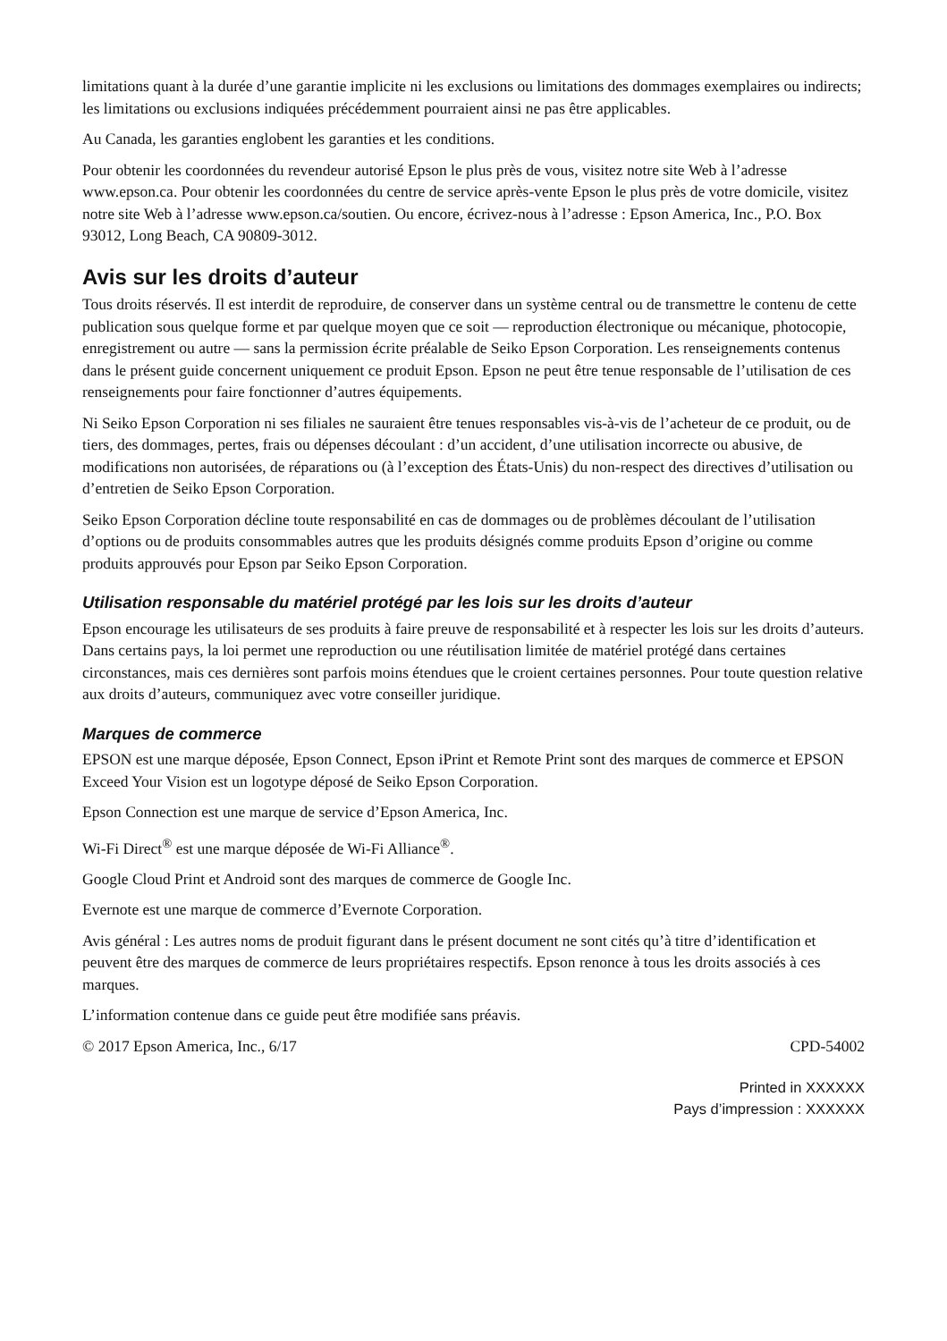limitations quant à la durée d’une garantie implicite ni les exclusions ou limitations des dommages exemplaires ou indirects; les limitations ou exclusions indiquées précédemment pourraient ainsi ne pas être applicables.
Au Canada, les garanties englobent les garanties et les conditions.
Pour obtenir les coordonnées du revendeur autorisé Epson le plus près de vous, visitez notre site Web à l’adresse www.epson.ca. Pour obtenir les coordonnées du centre de service après-vente Epson le plus près de votre domicile, visitez notre site Web à l’adresse www.epson.ca/soutien. Ou encore, écrivez-nous à l’adresse : Epson America, Inc., P.O. Box 93012, Long Beach, CA 90809-3012.
Avis sur les droits d’auteur
Tous droits réservés. Il est interdit de reproduire, de conserver dans un système central ou de transmettre le contenu de cette publication sous quelque forme et par quelque moyen que ce soit — reproduction électronique ou mécanique, photocopie, enregistrement ou autre — sans la permission écrite préalable de Seiko Epson Corporation. Les renseignements contenus dans le présent guide concernent uniquement ce produit Epson. Epson ne peut être tenue responsable de l’utilisation de ces renseignements pour faire fonctionner d’autres équipements.
Ni Seiko Epson Corporation ni ses filiales ne sauraient être tenues responsables vis-à-vis de l’acheteur de ce produit, ou de tiers, des dommages, pertes, frais ou dépenses découlant : d’un accident, d’une utilisation incorrecte ou abusive, de modifications non autorisées, de réparations ou (à l’exception des États-Unis) du non-respect des directives d’utilisation ou d’entretien de Seiko Epson Corporation.
Seiko Epson Corporation décline toute responsabilité en cas de dommages ou de problèmes découlant de l’utilisation d’options ou de produits consommables autres que les produits désignés comme produits Epson d’origine ou comme produits approuvés pour Epson par Seiko Epson Corporation.
Utilisation responsable du matériel protégé par les lois sur les droits d’auteur
Epson encourage les utilisateurs de ses produits à faire preuve de responsabilité et à respecter les lois sur les droits d’auteurs. Dans certains pays, la loi permet une reproduction ou une réutilisation limitée de matériel protégé dans certaines circonstances, mais ces dernières sont parfois moins étendues que le croient certaines personnes. Pour toute question relative aux droits d’auteurs, communiquez avec votre conseiller juridique.
Marques de commerce
EPSON est une marque déposée, Epson Connect, Epson iPrint et Remote Print sont des marques de commerce et EPSON Exceed Your Vision est un logotype déposé de Seiko Epson Corporation.
Epson Connection est une marque de service d’Epson America, Inc.
Wi-Fi Direct<sup>®</sup> est une marque déposée de Wi-Fi Alliance<sup>®</sup>.
Google Cloud Print et Android sont des marques de commerce de Google Inc.
Evernote est une marque de commerce d’Evernote Corporation.
Avis général : Les autres noms de produit figurant dans le présent document ne sont cités qu’à titre d’identification et peuvent être des marques de commerce de leurs propriétaires respectifs. Epson renonce à tous les droits associés à ces marques.
L’information contenue dans ce guide peut être modifiée sans préavis.
© 2017 Epson America, Inc., 6/17 CPD-54002
Printed in XXXXXX
Pays d’impression : XXXXXX